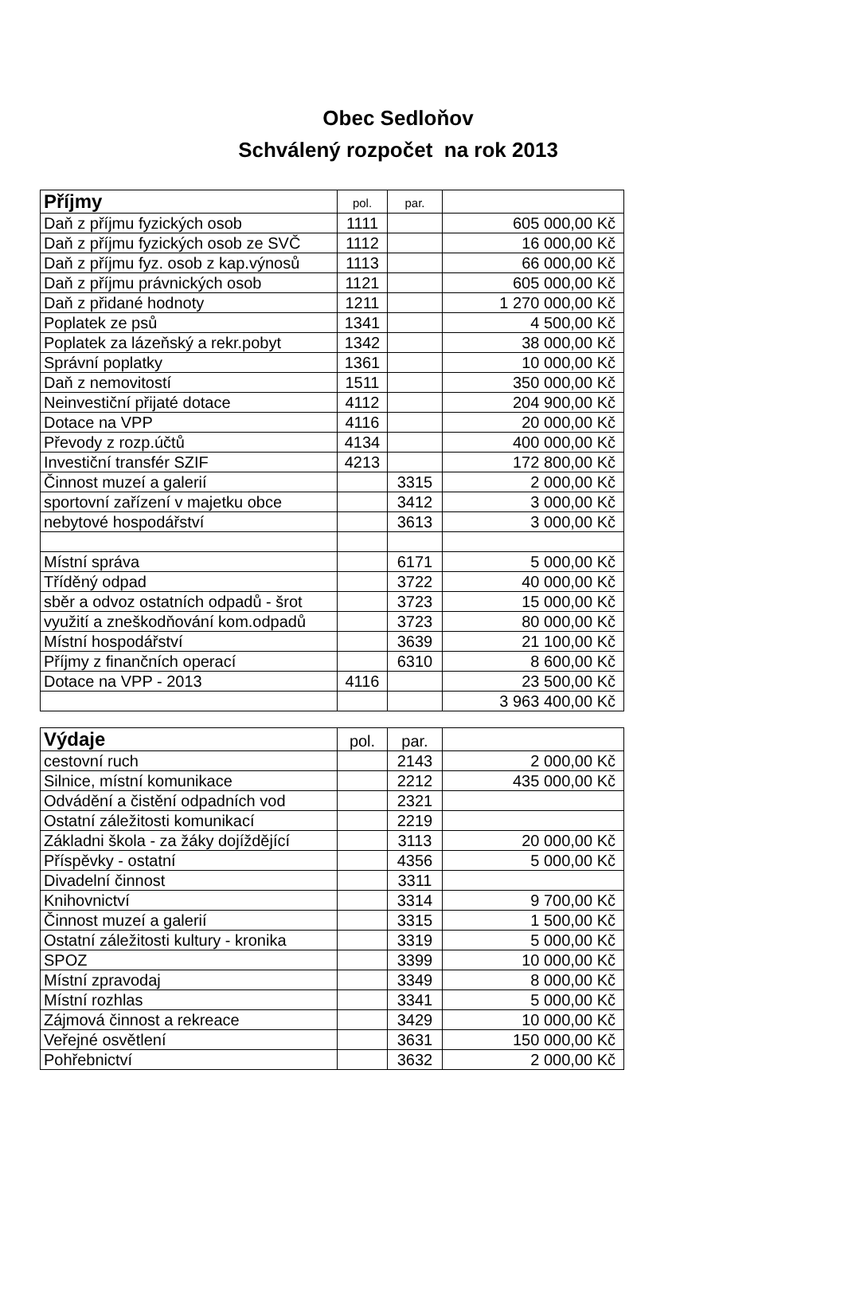Obec Sedloňov
Schválený rozpočet na rok 2013
| Příjmy | pol. | par. | |
| --- | --- | --- | --- |
| Daň z příjmu fyzických osob | 1111 | | 605 000,00 Kč |
| Daň z příjmu fyzických osob ze SVČ | 1112 | | 16 000,00 Kč |
| Daň z příjmu fyz. osob z kap.výnosů | 1113 | | 66 000,00 Kč |
| Daň z příjmu právnických osob | 1121 | | 605 000,00 Kč |
| Daň z přidané hodnoty | 1211 | | 1 270 000,00 Kč |
| Poplatek ze psů | 1341 | | 4 500,00 Kč |
| Poplatek za lázeňský a rekr.pobyt | 1342 | | 38 000,00 Kč |
| Správní poplatky | 1361 | | 10 000,00 Kč |
| Daň z nemovitostí | 1511 | | 350 000,00 Kč |
| Neinvestiční přijaté dotace | 4112 | | 204 900,00 Kč |
| Dotace na VPP | 4116 | | 20 000,00 Kč |
| Převody z rozp.účtů | 4134 | | 400 000,00 Kč |
| Investiční transfér SZIF | 4213 | | 172 800,00 Kč |
| Činnost muzeí a galerií | | 3315 | 2 000,00 Kč |
| sportovní zařízení v majetku obce | | 3412 | 3 000,00 Kč |
| nebytové hospodářství | | 3613 | 3 000,00 Kč |
| Místní správa | | 6171 | 5 000,00 Kč |
| Tříděný odpad | | 3722 | 40 000,00 Kč |
| sběr a odvoz ostatních odpadů - šrot | | 3723 | 15 000,00 Kč |
| využití a zneškodňování kom.odpadů | | 3723 | 80 000,00 Kč |
| Místní hospodářství | | 3639 | 21 100,00 Kč |
| Příjmy z finančních operací | | 6310 | 8 600,00 Kč |
| Dotace na VPP - 2013 | 4116 | | 23 500,00 Kč |
| | | | 3 963 400,00 Kč |
| Výdaje | pol. | par. | |
| --- | --- | --- | --- |
| cestovní ruch | | 2143 | 2 000,00 Kč |
| Silnice, místní komunikace | | 2212 | 435 000,00 Kč |
| Odvádění a čistění odpadních vod | | 2321 | |
| Ostatní záležitosti komunikací | | 2219 | |
| Základni škola - za žáky dojíždějící | | 3113 | 20 000,00 Kč |
| Příspěvky - ostatní | | 4356 | 5 000,00 Kč |
| Divadelní činnost | | 3311 | |
| Knihovnictví | | 3314 | 9 700,00 Kč |
| Činnost muzeí a galerií | | 3315 | 1 500,00 Kč |
| Ostatní záležitosti kultury - kronika | | 3319 | 5 000,00 Kč |
| SPOZ | | 3399 | 10 000,00 Kč |
| Místní zpravodaj | | 3349 | 8 000,00 Kč |
| Místní rozhlas | | 3341 | 5 000,00 Kč |
| Zájmová činnost a rekreace | | 3429 | 10 000,00 Kč |
| Veřejné osvětlení | | 3631 | 150 000,00 Kč |
| Pohřebnictví | | 3632 | 2 000,00 Kč |